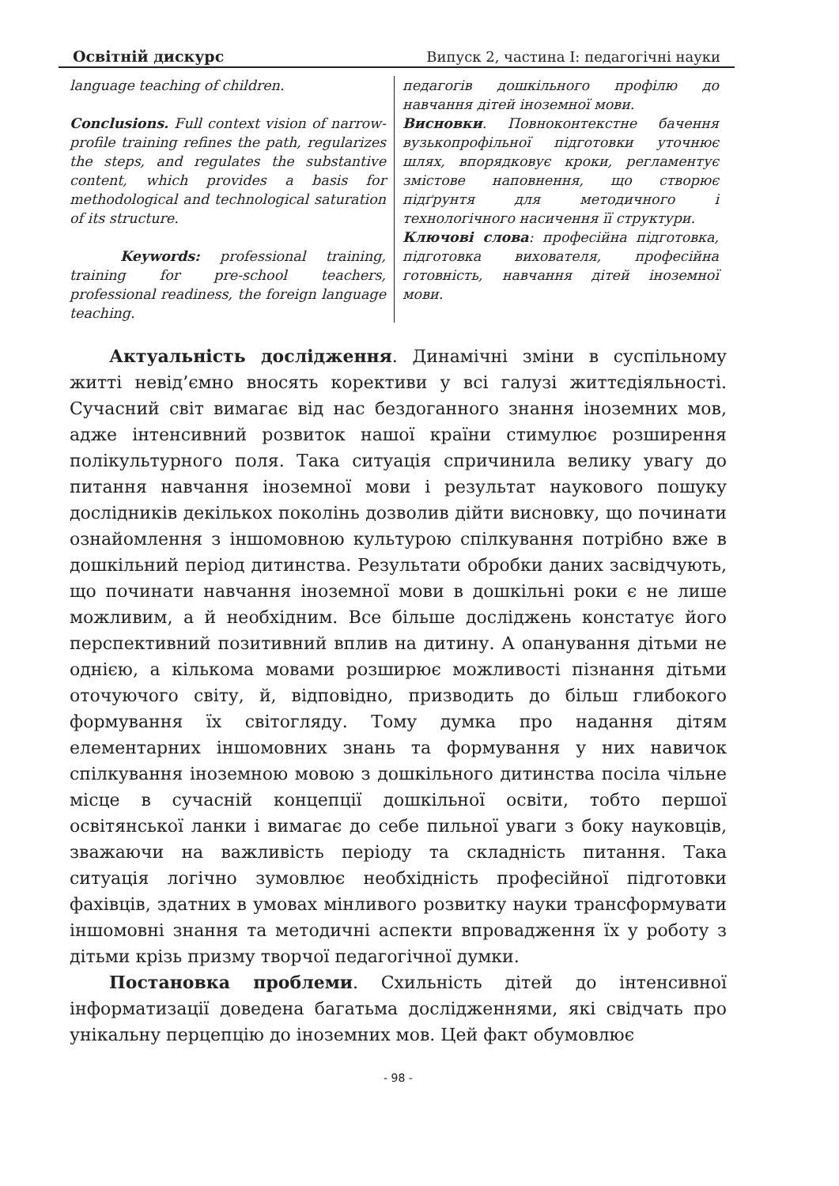Освітній дискурс Випуск 2, частина I: педагогічні науки
language teaching of children.
Conclusions. Full context vision of narrow-profile training refines the path, regularizes the steps, and regulates the substantive content, which provides a basis for methodological and technological saturation of its structure.
Keywords: professional training, training for pre-school teachers, professional readiness, the foreign language teaching.
педагогів дошкільного профілю до навчання дітей іноземної мови.
Висновки. Повноконтекстне бачення вузькопрофільної підготовки уточнює шлях, впорядковує кроки, регламентує змістове наповнення, що створює підґрунтя для методичного і технологічного насичення її структури.
Ключові слова: професійна підготовка, підготовка вихователя, професійна готовність, навчання дітей іноземної мови.
Актуальність дослідження. Динамічні зміни в суспільному житті невід’ємно вносять корективи у всі галузі життєдіяльності. Сучасний світ вимагає від нас бездоганного знання іноземних мов, адже інтенсивний розвиток нашої країни стимулює розширення полікультурного поля. Така ситуація спричинила велику увагу до питання навчання іноземної мови і результат наукового пошуку дослідників декількох поколінь дозволив дійти висновку, що починати ознайомлення з іншомовною культурою спілкування потрібно вже в дошкільний період дитинства. Результати обробки даних засвідчують, що починати навчання іноземної мови в дошкільні роки є не лише можливим, а й необхідним. Все більше досліджень констатує його перспективний позитивний вплив на дитину. А опанування дітьми не однією, а кількома мовами розширює можливості пізнання дітьми оточуючого світу, й, відповідно, призводить до більш глибокого формування їх світогляду. Тому думка про надання дітям елементарних іншомовних знань та формування у них навичок спілкування іноземною мовою з дошкільного дитинства посіла чільне місце в сучасній концепції дошкільної освіти, тобто першої освітянської ланки і вимагає до себе пильної уваги з боку науковців, зважаючи на важливість періоду та складність питання. Така ситуація логічно зумовлює необхідність професійної підготовки фахівців, здатних в умовах мінливого розвитку науки трансформувати іншомовні знання та методичні аспекти впровадження їх у роботу з дітьми крізь призму творчої педагогічної думки.
Постановка проблеми. Схильність дітей до інтенсивної інформатизації доведена багатьма дослідженнями, які свідчать про унікальну перцепцію до іноземних мов. Цей факт обумовлює
- 98 -